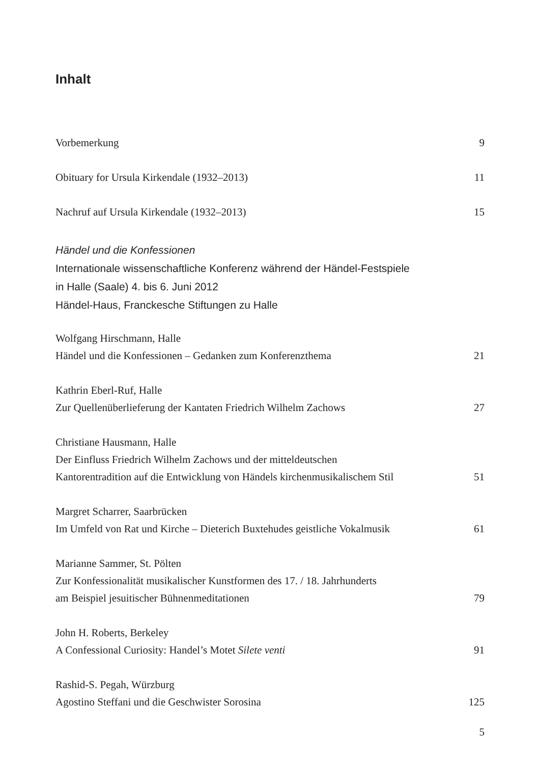Inhalt
Vorbemerkung
9
Obituary for Ursula Kirkendale (1932–2013)
11
Nachruf auf Ursula Kirkendale (1932–2013)
15
Händel und die Konfessionen
Internationale wissenschaftliche Konferenz während der Händel-Festspiele
in Halle (Saale) 4. bis 6. Juni 2012
Händel-Haus, Franckesche Stiftungen zu Halle
Wolfgang Hirschmann, Halle
Händel und die Konfessionen – Gedanken zum Konferenzthema
21
Kathrin Eberl-Ruf, Halle
Zur Quellenüberlieferung der Kantaten Friedrich Wilhelm Zachows
27
Christiane Hausmann, Halle
Der Einfluss Friedrich Wilhelm Zachows und der mitteldeutschen
Kantorentradition auf die Entwicklung von Händels kirchenmusikalischem Stil
51
Margret Scharrer, Saarbrücken
Im Umfeld von Rat und Kirche – Dieterich Buxtehudes geistliche Vokalmusik
61
Marianne Sammer, St. Pölten
Zur Konfessionalität musikalischer Kunstformen des 17. / 18. Jahrhunderts
am Beispiel jesuitischer Bühnenmeditationen
79
John H. Roberts, Berkeley
A Confessional Curiosity: Handel’s Motet Silete venti
91
Rashid-S. Pegah, Würzburg
Agostino Steffani und die Geschwister Sorosina
125
5